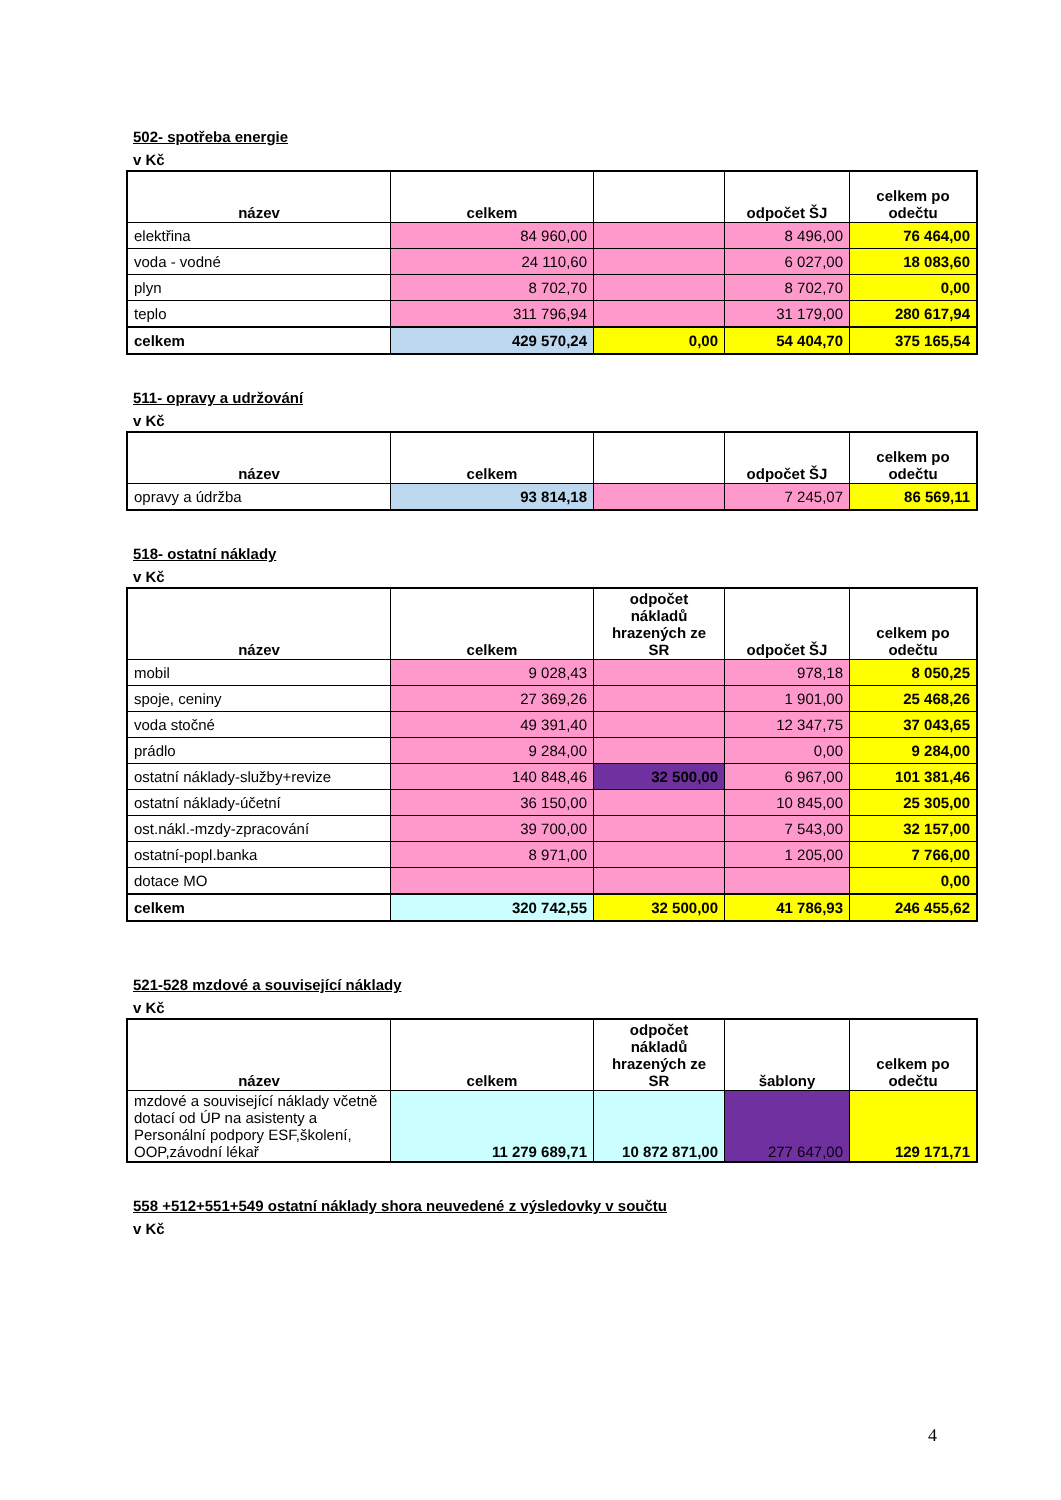502- spotřeba energie
v Kč
| název | celkem | | odpočet ŠJ | celkem po odečtu |
| --- | --- | --- | --- | --- |
| elektřina | 84 960,00 | | 8 496,00 | 76 464,00 |
| voda - vodné | 24 110,60 | | 6 027,00 | 18 083,60 |
| plyn | 8 702,70 | | 8 702,70 | 0,00 |
| teplo | 311 796,94 | | 31 179,00 | 280 617,94 |
| celkem | 429 570,24 | 0,00 | 54 404,70 | 375 165,54 |
511- opravy a udržování
v Kč
| název | celkem | | odpočet ŠJ | celkem po odečtu |
| --- | --- | --- | --- | --- |
| opravy a údržba | 93 814,18 | | 7 245,07 | 86 569,11 |
518- ostatní náklady
v Kč
| název | celkem | odpočet nákladů hrazených ze SR | odpočet ŠJ | celkem po odečtu |
| --- | --- | --- | --- | --- |
| mobil | 9 028,43 | | 978,18 | 8 050,25 |
| spoje, ceniny | 27 369,26 | | 1 901,00 | 25 468,26 |
| voda stočné | 49 391,40 | | 12 347,75 | 37 043,65 |
| prádlo | 9 284,00 | | 0,00 | 9 284,00 |
| ostatní náklady-služby+revize | 140 848,46 | 32 500,00 | 6 967,00 | 101 381,46 |
| ostatní náklady-účetní | 36 150,00 | | 10 845,00 | 25 305,00 |
| ost.nákl.-mzdy-zpracování | 39 700,00 | | 7 543,00 | 32 157,00 |
| ostatní-popl.banka | 8 971,00 | | 1 205,00 | 7 766,00 |
| dotace MO | | | | 0,00 |
| celkem | 320 742,55 | 32 500,00 | 41 786,93 | 246 455,62 |
521-528 mzdové a související náklady
v Kč
| název | celkem | odpočet nákladů hrazených ze SR | šablony | celkem po odečtu |
| --- | --- | --- | --- | --- |
| mzdové a související náklady včetně dotací od ÚP na asistenty a Personální podpory ESF,školení, OOP,závodní lékař | 11 279 689,71 | 10 872 871,00 | 277 647,00 | 129 171,71 |
558 +512+551+549 ostatní náklady shora neuvedené z výsledovky v součtu
v Kč
4